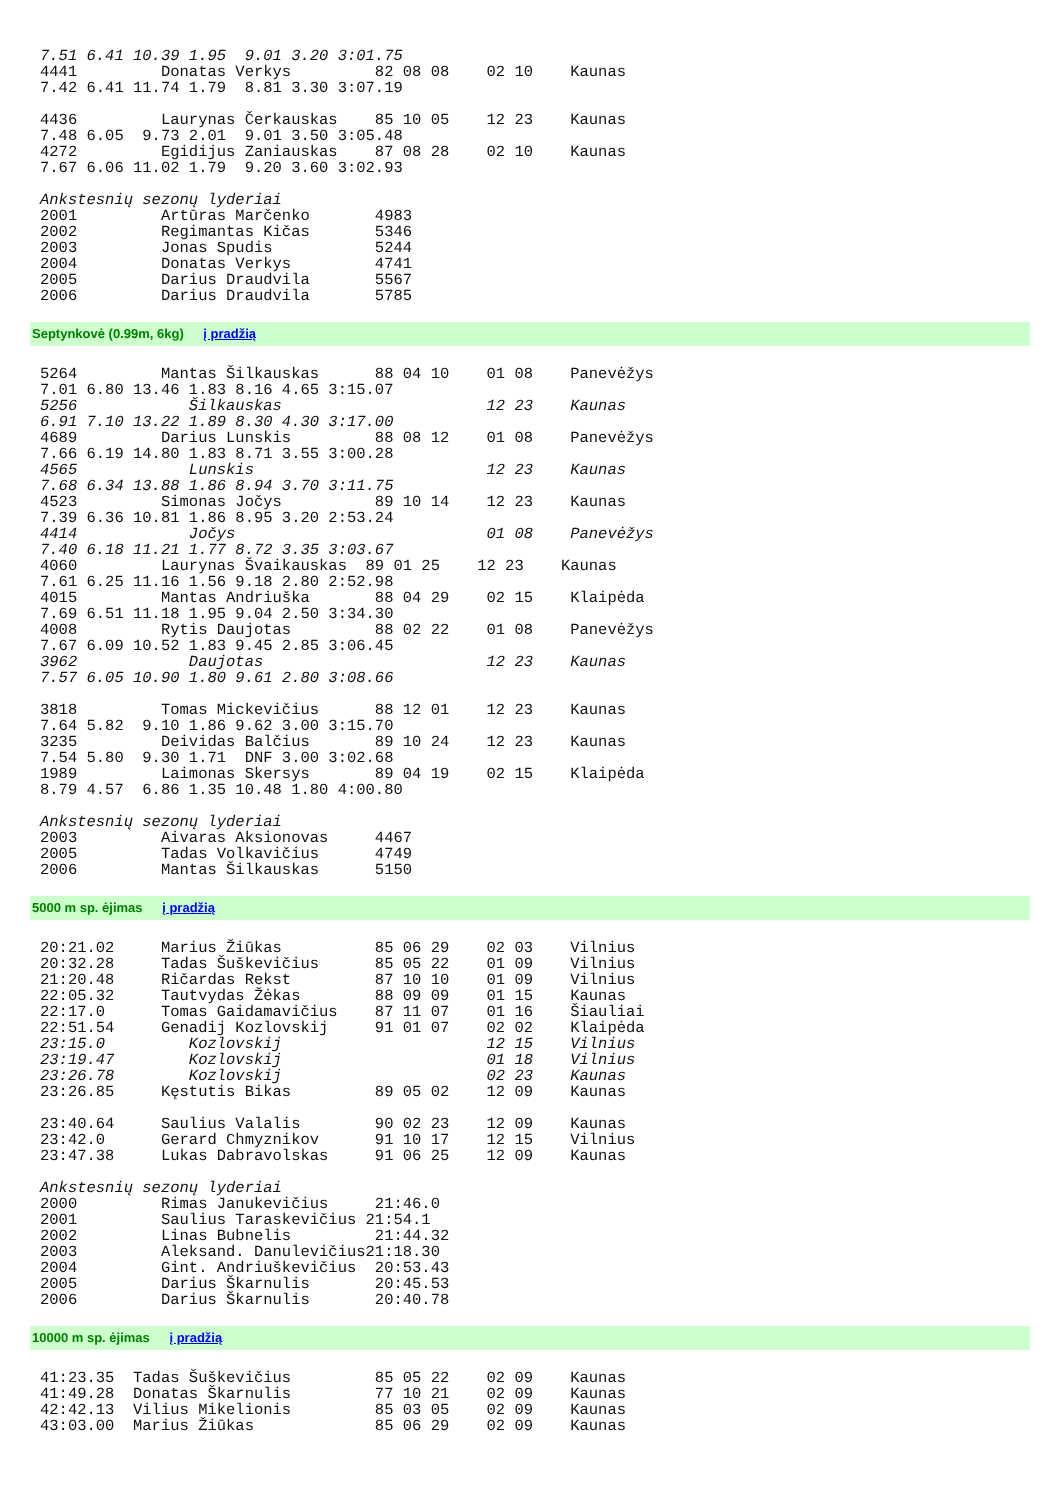7.51 6.41 10.39 1.95  9.01 3.20 3:01.75
4441         Donatas Verkys         82 08 08    02 10    Kaunas
7.42 6.41 11.74 1.79  8.81 3.30 3:07.19

4436         Laurynas Čerkauskas    85 10 05    12 23    Kaunas
7.48 6.05  9.73 2.01  9.01 3.50 3:05.48
4272         Egidijus Zaniauskas    87 08 28    02 10    Kaunas
7.67 6.06 11.02 1.79  9.20 3.60 3:02.93

Ankstesnių sezonų lyderiai
2001         Artūras Marčenko       4983
2002         Regimantas Kičas       5346
2003         Jonas Spudis           5244
2004         Donatas Verkys         4741
2005         Darius Draudvila       5567
2006         Darius Draudvila       5785
Septynkovė (0.99m, 6kg) į pradžią
5264         Mantas Šilkauskas      88 04 10    01 08    Panevėžys
7.01 6.80 13.46 1.83 8.16 4.65 3:15.07
5256            Šilkauskas                      12 23    Kaunas
6.91 7.10 13.22 1.89 8.30 4.30 3:17.00
4689         Darius Lunskis         88 08 12    01 08    Panevėžys
7.66 6.19 14.80 1.83 8.71 3.55 3:00.28
4565            Lunskis                         12 23    Kaunas
7.68 6.34 13.88 1.86 8.94 3.70 3:11.75
4523         Simonas Jočys          89 10 14    12 23    Kaunas
7.39 6.36 10.81 1.86 8.95 3.20 2:53.24
4414            Jočys                           01 08    Panevėžys
7.40 6.18 11.21 1.77 8.72 3.35 3:03.67
4060         Laurynas Švaikauskas  89 01 25    12 23    Kaunas
7.61 6.25 11.16 1.56 9.18 2.80 2:52.98
4015         Mantas Andriuška       88 04 29    02 15    Klaipėda
7.69 6.51 11.18 1.95 9.04 2.50 3:34.30
4008         Rytis Daujotas         88 02 22    01 08    Panevėžys
7.67 6.09 10.52 1.83 9.45 2.85 3:06.45
3962            Daujotas                        12 23    Kaunas
7.57 6.05 10.90 1.80 9.61 2.80 3:08.66

3818         Tomas Mickevičius      88 12 01    12 23    Kaunas
7.64 5.82  9.10 1.86 9.62 3.00 3:15.70
3235         Deividas Balčius       89 10 24    12 23    Kaunas
7.54 5.80  9.30 1.71  DNF 3.00 3:02.68
1989         Laimonas Skersys       89 04 19    02 15    Klaipėda
8.79 4.57  6.86 1.35 10.48 1.80 4:00.80

Ankstesnių sezonų lyderiai
2003         Aivaras Aksionovas     4467
2005         Tadas Volkavičius      4749
2006         Mantas Šilkauskas      5150
5000 m sp. ėjimas į pradžią
20:21.02     Marius Žiūkas          85 06 29    02 03    Vilnius
20:32.28     Tadas Šuškevičius      85 05 22    01 09    Vilnius
21:20.48     Ričardas Rekst         87 10 10    01 09    Vilnius
22:05.32     Tautvydas Žėkas        88 09 09    01 15    Kaunas
22:17.0      Tomas Gaidamavičius    87 11 07    01 16    Šiauliai
22:51.54     Genadij Kozlovskij     91 01 07    02 02    Klaipėda
23:15.0         Kozlovskij                      12 15    Vilnius
23:19.47        Kozlovskij                      01 18    Vilnius
23:26.78        Kozlovskij                      02 23    Kaunas
23:26.85     Kęstutis Bikas         89 05 02    12 09    Kaunas

23:40.64     Saulius Valalis        90 02 23    12 09    Kaunas
23:42.0      Gerard Chmyznikov      91 10 17    12 15    Vilnius
23:47.38     Lukas Dabravolskas     91 06 25    12 09    Kaunas

Ankstesnių sezonų lyderiai
2000         Rimas Janukevičius     21:46.0
2001         Saulius Taraskevičius 21:54.1
2002         Linas Bubnelis         21:44.32
2003         Aleksand. Danulevičius21:18.30
2004         Gint. Andriuškevičius  20:53.43
2005         Darius Škarnulis       20:45.53
2006         Darius Škarnulis       20:40.78
10000 m sp. ėjimas į pradžią
41:23.35  Tadas Šuškevičius         85 05 22    02 09    Kaunas
41:49.28  Donatas Škarnulis         77 10 21    02 09    Kaunas
42:42.13  Vilius Mikelionis         85 03 05    02 09    Kaunas
43:03.00  Marius Žiūkas             85 06 29    02 09    Kaunas